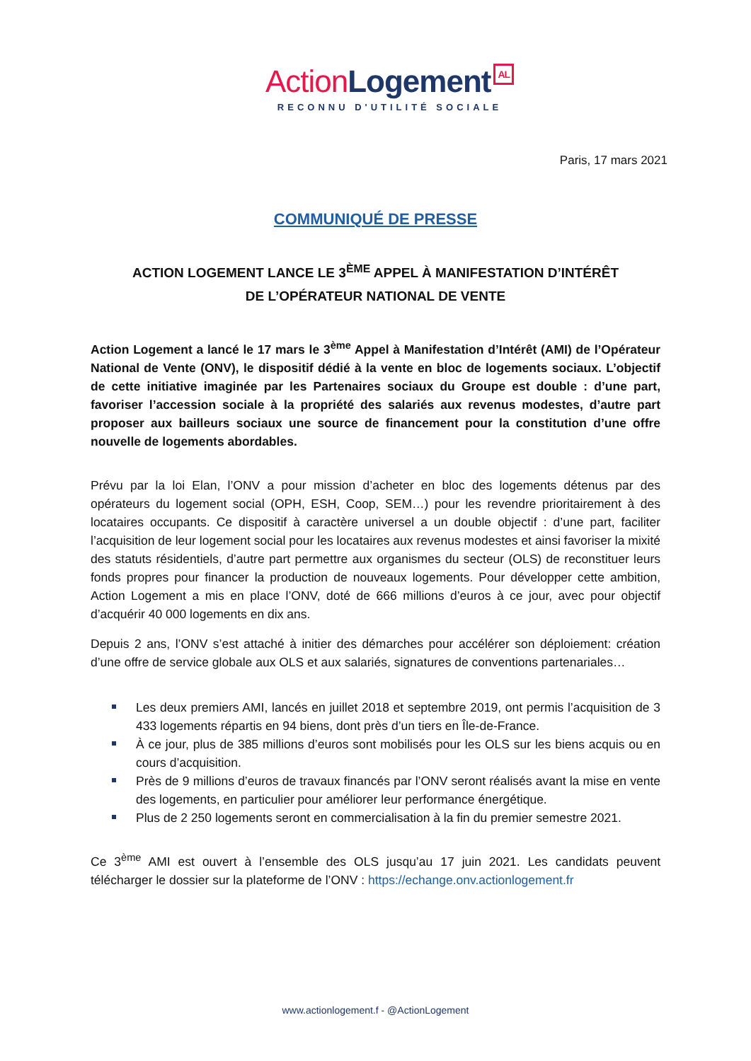Action Logement AL
RECONNU D'UTILITÉ SOCIALE
Paris, 17 mars 2021
COMMUNIQUÉ DE PRESSE
ACTION LOGEMENT LANCE LE 3<sup>ÈME</sup> APPEL À MANIFESTATION D’INTÉRÊT
DE L’OPÉRATEUR NATIONAL DE VENTE
Action Logement a lancé le 17 mars le 3<sup>ème</sup> Appel à Manifestation d’Intérêt (AMI) de l’Opérateur National de Vente (ONV), le dispositif dédié à la vente en bloc de logements sociaux. L’objectif de cette initiative imaginée par les Partenaires sociaux du Groupe est double : d’une part, favoriser l’accession sociale à la propriété des salariés aux revenus modestes, d’autre part proposer aux bailleurs sociaux une source de financement pour la constitution d’une offre nouvelle de logements abordables.
Prévu par la loi Elan, l’ONV a pour mission d’acheter en bloc des logements détenus par des opérateurs du logement social (OPH, ESH, Coop, SEM…) pour les revendre prioritairement à des locataires occupants. Ce dispositif à caractère universel a un double objectif : d’une part, faciliter l’acquisition de leur logement social pour les locataires aux revenus modestes et ainsi favoriser la mixité des statuts résidentiels, d’autre part permettre aux organismes du secteur (OLS) de reconstituer leurs fonds propres pour financer la production de nouveaux logements. Pour développer cette ambition, Action Logement a mis en place l’ONV, doté de 666 millions d’euros à ce jour, avec pour objectif d’acquérir 40 000 logements en dix ans.
Depuis 2 ans, l’ONV s’est attaché à initier des démarches pour accélérer son déploiement: création d’une offre de service globale aux OLS et aux salariés, signatures de conventions partenariales…
Les deux premiers AMI, lancés en juillet 2018 et septembre 2019, ont permis l’acquisition de 3 433 logements répartis en 94 biens, dont près d’un tiers en Île-de-France.
À ce jour, plus de 385 millions d’euros sont mobilisés pour les OLS sur les biens acquis ou en cours d’acquisition.
Près de 9 millions d’euros de travaux financés par l’ONV seront réalisés avant la mise en vente des logements, en particulier pour améliorer leur performance énergétique.
Plus de 2 250 logements seront en commercialisation à la fin du premier semestre 2021.
Ce 3<sup>ème</sup> AMI est ouvert à l’ensemble des OLS jusqu’au 17 juin 2021. Les candidats peuvent télécharger le dossier sur la plateforme de l’ONV : https://echange.onv.actionlogement.fr
www.actionlogement.f - @ActionLogement